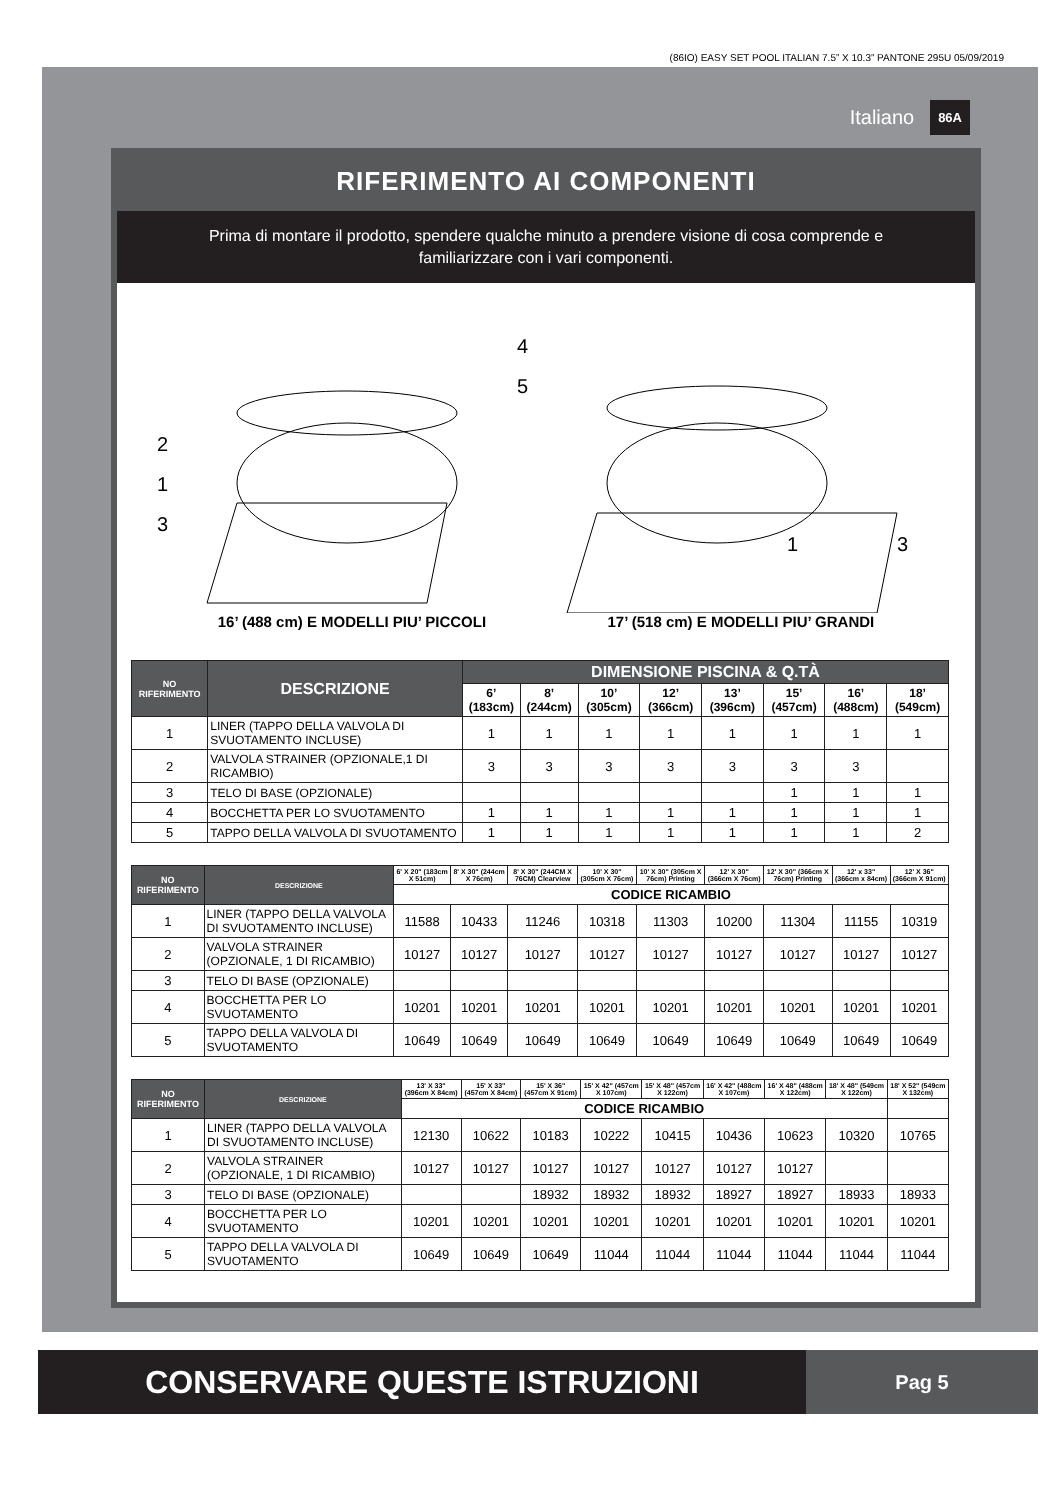(86IO) EASY SET POOL ITALIAN 7.5” X 10.3” PANTONE 295U 05/09/2019
Italiano 86A
RIFERIMENTO AI COMPONENTI
Prima di montare il prodotto, spendere qualche minuto a prendere visione di cosa comprende e familiarizzare con i vari componenti.
2
1
3
4
5
1 3
16’ (488 cm) E MODELLI PIU’ PICCOLI 17’ (518 cm) E MODELLI PIU’ GRANDI
| NO RIFERIMENTO | DESCRIZIONE | DIMENSIONE PISCINA & Q.TÀ | | | | | | | |
| --- | --- | --- | --- | --- | --- | --- | --- | --- | --- |
| | | 6’ (183cm) | 8’ (244cm) | 10’ (305cm) | 12’ (366cm) | 13’ (396cm) | 15’ (457cm) | 16’ (488cm) | 18’ (549cm) |
| 1 | LINER (TAPPO DELLA VALVOLA DI SVUOTAMENTO INCLUSE) | 1 | 1 | 1 | 1 | 1 | 1 | 1 | 1 |
| 2 | VALVOLA STRAINER (OPZIONALE,1 DI RICAMBIO) | 3 | 3 | 3 | 3 | 3 | 3 | 3 | |
| 3 | TELO DI BASE (OPZIONALE) | | | | | | 1 | 1 | 1 |
| 4 | BOCCHETTA PER LO SVUOTAMENTO | 1 | 1 | 1 | 1 | 1 | 1 | 1 | 1 |
| 5 | TAPPO DELLA VALVOLA DI SVUOTAMENTO | 1 | 1 | 1 | 1 | 1 | 1 | 1 | 2 |
| NO RIFERIMENTO | DESCRIZIONE | 6' X 20" (183cm X 51cm) | 8' X 30" (244cm X 76cm) | 8' X 30" (244CM X 76CM) Clearview | 10' X 30" (305cm X 76cm) | 10' X 30" (305cm X 76cm) Printing | 12' X 30" (366cm X 76cm) | 12' X 30" (366cm X 76cm) Printing | 12' x 33" (366cm x 84cm) | 12' X 36" (366cm X 91cm) |
| --- | --- | --- | --- | --- | --- | --- | --- | --- | --- | --- |
| | | CODICE RICAMBIO | | | | | | | | |
| 1 | LINER (TAPPO DELLA VALVOLA DI SVUOTAMENTO INCLUSE) | 11588 | 10433 | 11246 | 10318 | 11303 | 10200 | 11304 | 11155 | 10319 |
| 2 | VALVOLA STRAINER (OPZIONALE, 1 DI RICAMBIO) | 10127 | 10127 | 10127 | 10127 | 10127 | 10127 | 10127 | 10127 | 10127 |
| 3 | TELO DI BASE (OPZIONALE) | | | | | | | | | |
| 4 | BOCCHETTA PER LO SVUOTAMENTO | 10201 | 10201 | 10201 | 10201 | 10201 | 10201 | 10201 | 10201 | 10201 |
| 5 | TAPPO DELLA VALVOLA DI SVUOTAMENTO | 10649 | 10649 | 10649 | 10649 | 10649 | 10649 | 10649 | 10649 | 10649 |
| NO RIFERIMENTO | DESCRIZIONE | 13' X 33" (396cm X 84cm) | 15' X 33" (457cm X 84cm) | 15' X 36" (457cm X 91cm) | 15' X 42" (457cm X 107cm) | 15' X 48" (457cm X 122cm) | 16' X 42" (488cm X 107cm) | 16' X 48" (488cm X 122cm) | 18' X 48" (549cm X 122cm) | 18' X 52" (549cm X 132cm) |
| --- | --- | --- | --- | --- | --- | --- | --- | --- | --- | --- |
| | | CODICE RICAMBIO | | | | | | | | |
| 1 | LINER (TAPPO DELLA VALVOLA DI SVUOTAMENTO INCLUSE) | 12130 | 10622 | 10183 | 10222 | 10415 | 10436 | 10623 | 10320 | 10765 |
| 2 | VALVOLA STRAINER (OPZIONALE, 1 DI RICAMBIO) | 10127 | 10127 | 10127 | 10127 | 10127 | 10127 | 10127 | | |
| 3 | TELO DI BASE (OPZIONALE) | | | 18932 | 18932 | 18932 | 18927 | 18927 | 18933 | 18933 |
| 4 | BOCCHETTA PER LO SVUOTAMENTO | 10201 | 10201 | 10201 | 10201 | 10201 | 10201 | 10201 | 10201 | 10201 |
| 5 | TAPPO DELLA VALVOLA DI SVUOTAMENTO | 10649 | 10649 | 10649 | 11044 | 11044 | 11044 | 11044 | 11044 | 11044 |
CONSERVARE QUESTE ISTRUZIONI
Pag 5